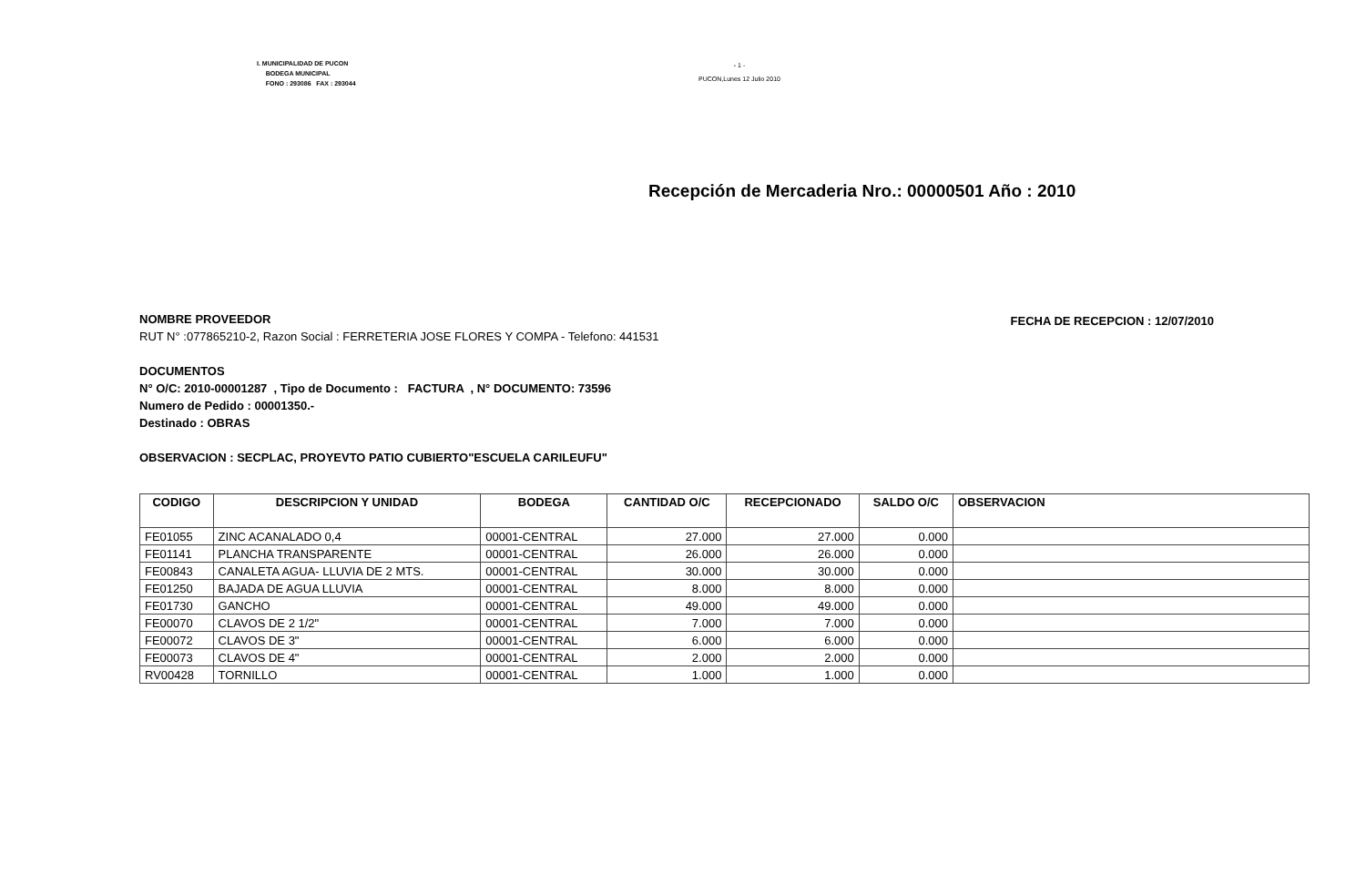I. MUNICIPALIDAD DE PUCON
BODEGA MUNICIPAL
FONO : 293086 FAX : 293044
- 1 -
PUCON,Lunes 12 Julio 2010
Recepción de Mercaderia Nro.: 00000501 Año : 2010
FECHA DE RECEPCION : 12/07/2010
NOMBRE PROVEEDOR
RUT N° :077865210-2, Razon Social : FERRETERIA JOSE FLORES Y COMPA - Telefono: 441531
DOCUMENTOS
N° O/C: 2010-00001287 , Tipo de Documento : FACTURA , N° DOCUMENTO: 73596
Numero de Pedido : 00001350.-
Destinado : OBRAS
OBSERVACION : SECPLAC, PROYEVTO PATIO CUBIERTO"ESCUELA CARILEUFU"
| CODIGO | DESCRIPCION Y UNIDAD | BODEGA | CANTIDAD O/C | RECEPCIONADO | SALDO O/C | OBSERVACION |
| --- | --- | --- | --- | --- | --- | --- |
| FE01055 | ZINC ACANALADO 0,4 | 00001-CENTRAL | 27.000 | 27.000 | 0.000 | |
| FE01141 | PLANCHA TRANSPARENTE | 00001-CENTRAL | 26.000 | 26.000 | 0.000 | |
| FE00843 | CANALETA AGUA- LLUVIA DE 2 MTS. | 00001-CENTRAL | 30.000 | 30.000 | 0.000 | |
| FE01250 | BAJADA DE AGUA LLUVIA | 00001-CENTRAL | 8.000 | 8.000 | 0.000 | |
| FE01730 | GANCHO | 00001-CENTRAL | 49.000 | 49.000 | 0.000 | |
| FE00070 | CLAVOS DE 2 1/2" | 00001-CENTRAL | 7.000 | 7.000 | 0.000 | |
| FE00072 | CLAVOS DE 3" | 00001-CENTRAL | 6.000 | 6.000 | 0.000 | |
| FE00073 | CLAVOS DE 4" | 00001-CENTRAL | 2.000 | 2.000 | 0.000 | |
| RV00428 | TORNILLO | 00001-CENTRAL | 1.000 | 1.000 | 0.000 | |